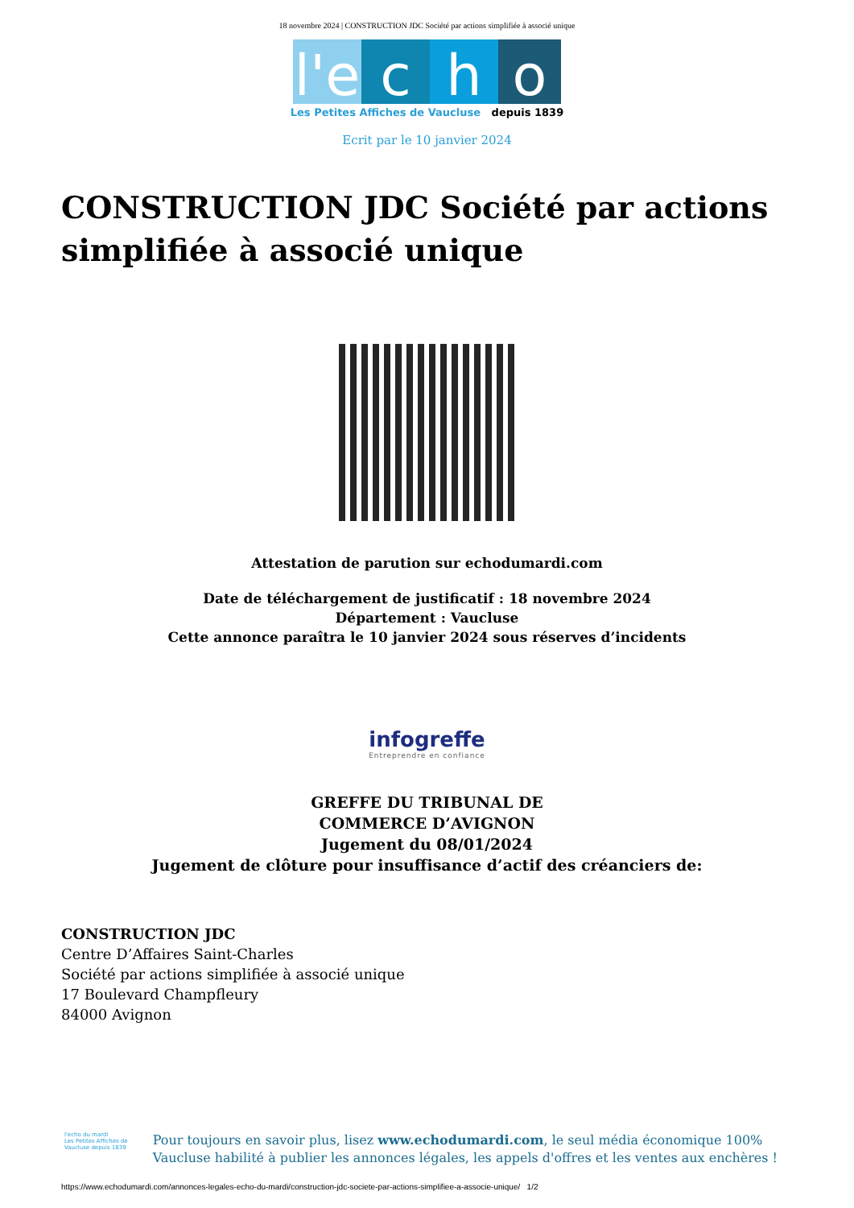18 novembre 2024 | CONSTRUCTION JDC Société par actions simplifiée à associé unique
l'e
c h o
Les Petites Affiches de Vaucluse depuis 1839
Ecrit par le 10 janvier 2024
CONSTRUCTION JDC Société par actions simplifiée à associé unique
Attestation de parution sur echodumardi.com
Date de téléchargement de justificatif : 18 novembre 2024
Département : Vaucluse
Cette annonce paraîtra le 10 janvier 2024 sous réserves d’incidents
infogreffe
Entreprendre en confiance
GREFFE DU TRIBUNAL DE
COMMERCE D’AVIGNON
Jugement du 08/01/2024
Jugement de clôture pour insuffisance d’actif des créanciers de:
CONSTRUCTION JDC
Centre D’Affaires Saint-Charles
Société par actions simplifiée à associé unique
17 Boulevard Champfleury
84000 Avignon
l'echo du mardi
Les Petites Affiches de Vaucluse depuis 1839
Pour toujours en savoir plus, lisez www.echodumardi.com, le seul média économique 100% Vaucluse habilité à publier les annonces légales, les appels d'offres et les ventes aux enchères !
https://www.echodumardi.com/annonces-legales-echo-du-mardi/construction-jdc-societe-par-actions-simplifiee-a-associe-unique/ 1/2